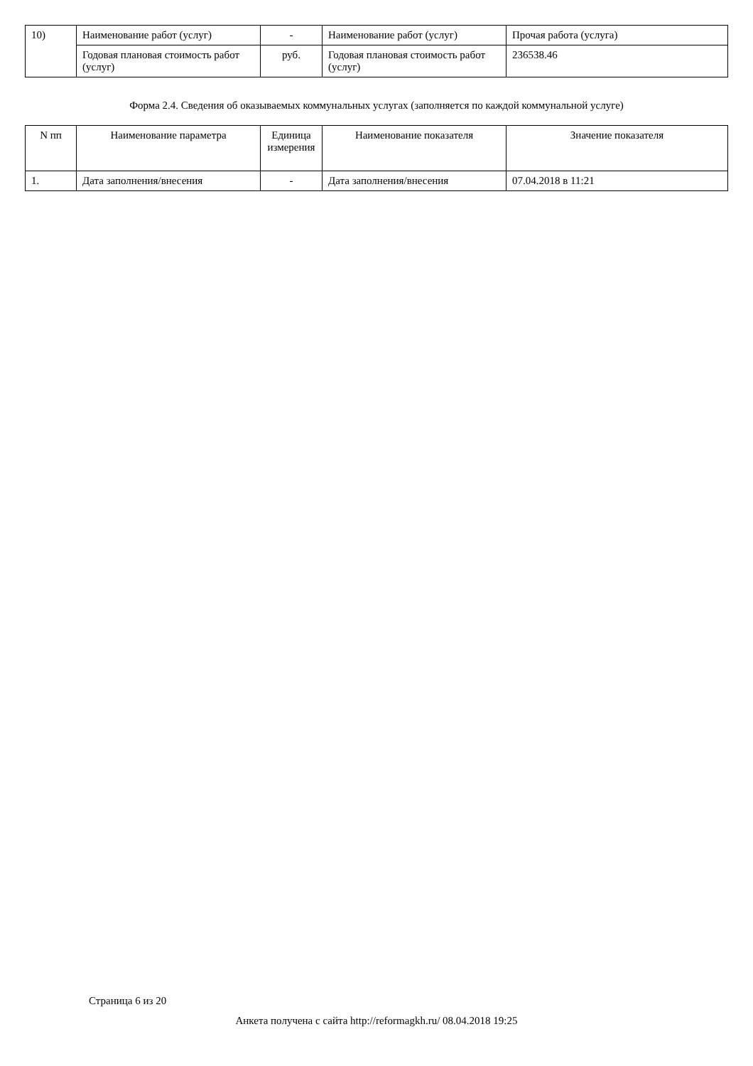| 10) | Наименование работ (услуг) | - | Наименование работ (услуг) | Прочая работа (услуга) |
| | Годовая плановая стоимость работ (услуг) | руб. | Годовая плановая стоимость работ (услуг) | 236538.46 |
Форма 2.4. Сведения об оказываемых коммунальных услугах (заполняется по каждой коммунальной услуге)
| N пп | Наименование параметра | Единица измерения | Наименование показателя | Значение показателя |
| --- | --- | --- | --- | --- |
| 1. | Дата заполнения/внесения | - | Дата заполнения/внесения | 07.04.2018 в 11:21 |
Страница 6 из 20
Анкета получена с сайта http://reformagkh.ru/ 08.04.2018 19:25